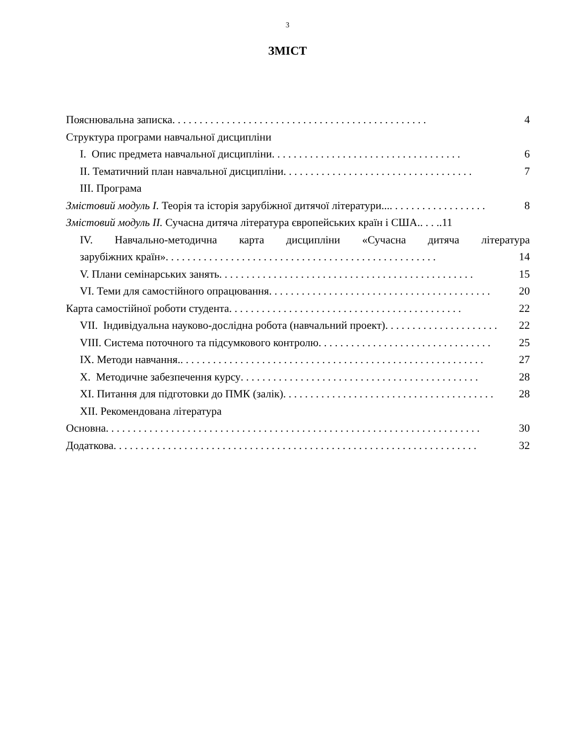3
ЗМІСТ
Пояснювальна записка. . . . . . . . . . . . . . . . . . . . . . . . . . . . . . . . . . . . . . . . . . . . . . . 4
Структура програми навчальної дисципліни
I. Опис предмета навчальної дисципліни . . . . . . . . . . . . . . . . . . . . . . . . . . . . . . . . . . . 6
II. Тематичний план навчальної дисципліни. . . . . . . . . . . . . . . . . . . . . . . . . . . . . . . . . . . 7
III. Програма
Змістовий модуль I. Теорія та історія зарубіжної дитячої літератури.. .. . . . . . . . . . . . . . . . . . 8
Змістовий модуль II. Сучасна дитяча література європейських країн і США.. . . ..11
IV. Навчально-методична карта дисципліни «Сучасна дитяча література
зарубіжних країн» . . . . . . . . . . . . . . . . . . . . . . . . . . . . . . . . . . . . . . . . . . . . . . . . . . 14
V. Плани семінарських занять. . . . . . . . . . . . . . . . . . . . . . . . . . . . . . . . . . . . . . . . . . . . . . . 15
VI. Теми для самостійного опрацювання. . . . . . . . . . . . . . . . . . . . . . . . . . . . . . . . . . . . . . . . . 20
Карта самостійної роботи студента . . . . . . . . . . . . . . . . . . . . . . . . . . . . . . . . . . . . . . . . . . . 22
VII. Індивідуальна науково-дослідна робота (навчальний проект) . . . . . . . . . . . . . . . . . . . . . 22
VIII. Система поточного та підсумкового контролю. . . . . . . . . . . . . . . . . . . . . . . . . . . . . . . . 25
IX. Методи навчання. . . . . . . . . . . . . . . . . . . . . . . . . . . . . . . . . . . . . . . . . . . . . . . . . . . . . . . . . 27
X. Методичне забезпечення курсу . . . . . . . . . . . . . . . . . . . . . . . . . . . . . . . . . . . . . . . . . . . . 28
XI. Питання для підготовки до ПМК (залік) . . . . . . . . . . . . . . . . . . . . . . . . . . . . . . . . . . . . . . . 28
XII. Рекомендована література
Основна. . . . . . . . . . . . . . . . . . . . . . . . . . . . . . . . . . . . . . . . . . . . . . . . . . . . . . . . . . . . . . . . . . . . . 30
Додаткова. . . . . . . . . . . . . . . . . . . . . . . . . . . . . . . . . . . . . . . . . . . . . . . . . . . . . . . . . . . . . . . . . . . 32